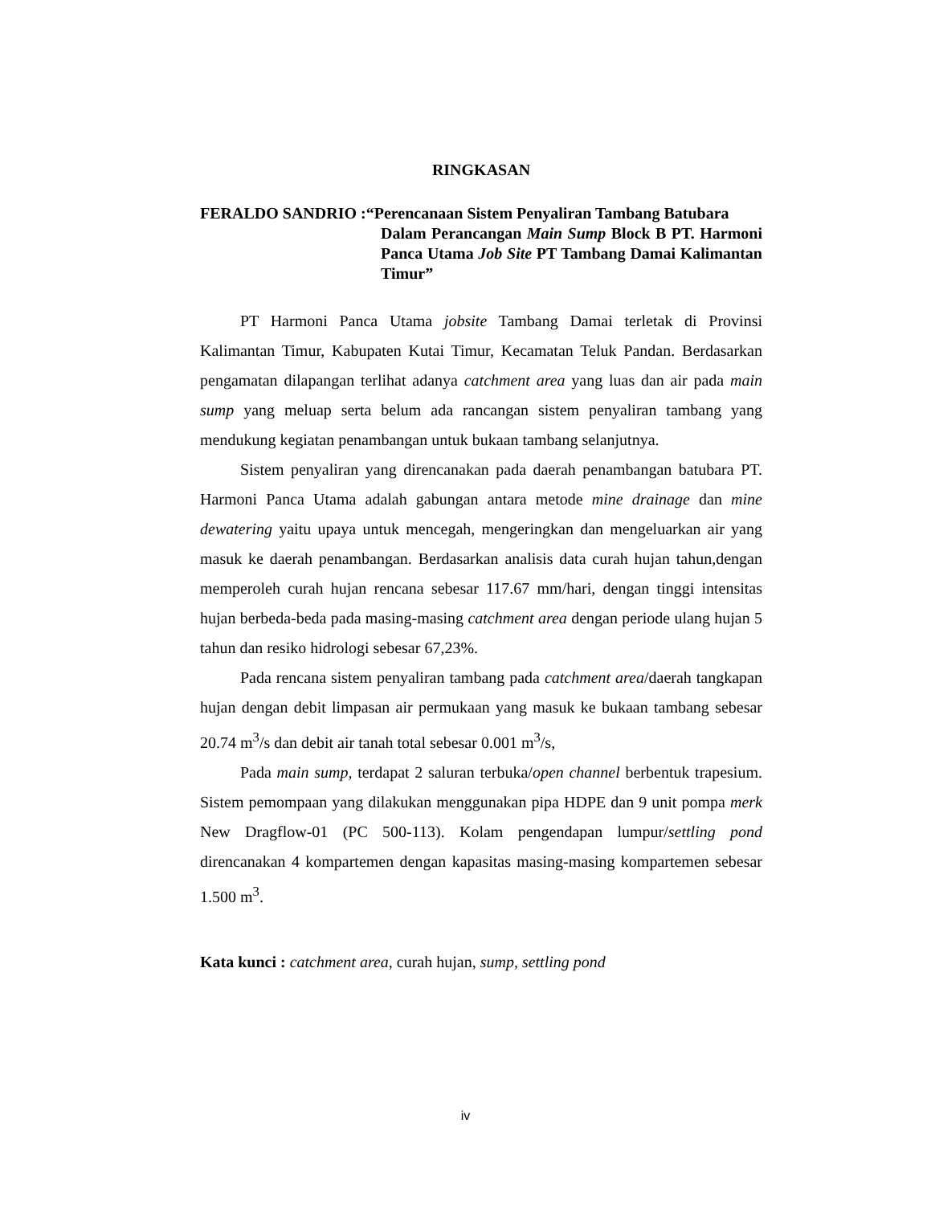RINGKASAN
FERALDO SANDRIO :“Perencanaan Sistem Penyaliran Tambang Batubara
Dalam Perancangan Main Sump Block B PT. Harmoni Panca Utama Job Site PT Tambang Damai Kalimantan Timur”
PT Harmoni Panca Utama jobsite Tambang Damai terletak di Provinsi Kalimantan Timur, Kabupaten Kutai Timur, Kecamatan Teluk Pandan. Berdasarkan pengamatan dilapangan terlihat adanya catchment area yang luas dan air pada main sump yang meluap serta belum ada rancangan sistem penyaliran tambang yang mendukung kegiatan penambangan untuk bukaan tambang selanjutnya.
Sistem penyaliran yang direncanakan pada daerah penambangan batubara PT. Harmoni Panca Utama adalah gabungan antara metode mine drainage dan mine dewatering yaitu upaya untuk mencegah, mengeringkan dan mengeluarkan air yang masuk ke daerah penambangan. Berdasarkan analisis data curah hujan tahun,dengan memperoleh curah hujan rencana sebesar 117.67 mm/hari, dengan tinggi intensitas hujan berbeda-beda pada masing-masing catchment area dengan periode ulang hujan 5 tahun dan resiko hidrologi sebesar 67,23%.
Pada rencana sistem penyaliran tambang pada catchment area/daerah tangkapan hujan dengan debit limpasan air permukaan yang masuk ke bukaan tambang sebesar 20.74 m<sup>3</sup>/s dan debit air tanah total sebesar 0.001 m<sup>3</sup>/s,
Pada main sump, terdapat 2 saluran terbuka/open channel berbentuk trapesium. Sistem pemompaan yang dilakukan menggunakan pipa HDPE dan 9 unit pompa merk New Dragflow-01 (PC 500-113). Kolam pengendapan lumpur/settling pond direncanakan 4 kompartemen dengan kapasitas masing-masing kompartemen sebesar 1.500 m<sup>3</sup>.
Kata kunci : catchment area, curah hujan, sump, settling pond
iv